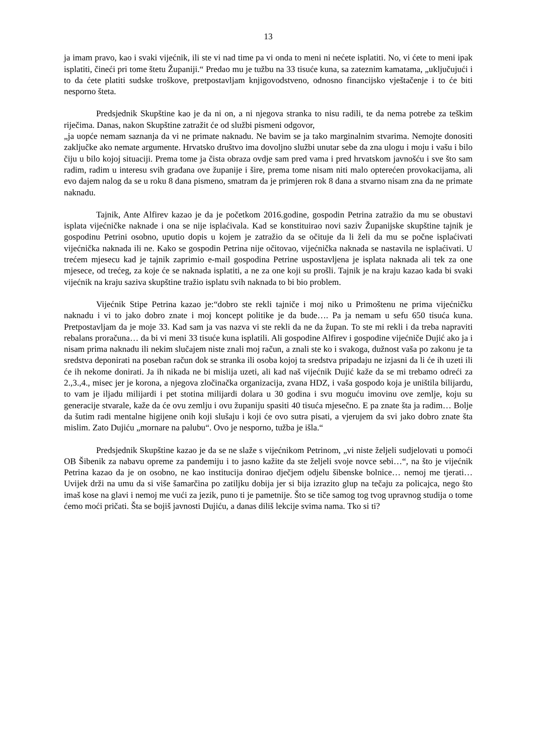13
ja imam pravo, kao i svaki vijećnik, ili ste vi nad time pa vi onda to meni ni nećete isplatiti. No, vi ćete to meni ipak isplatiti, čineći pri tome štetu Županiji.“ Predao mu je tužbu na 33 tisuće kuna, sa zateznim kamatama, „uključujući i to da ćete platiti sudske troškove, pretpostavljam knjigovodstveno, odnosno financijsko vještačenje i to će biti nesporno šteta.
Predsjednik Skupštine kao je da ni on, a ni njegova stranka to nisu radili, te da nema potrebe za teškim riječima. Danas, nakon Skupštine zatražit će od službi pismeni odgovor,
„ja uopće nemam saznanja da vi ne primate naknadu. Ne bavim se ja tako marginalnim stvarima. Nemojte donositi zaključke ako nemate argumente. Hrvatsko društvo ima dovoljno službi unutar sebe da zna ulogu i moju i vašu i bilo čiju u bilo kojoj situaciji. Prema tome ja čista obraza ovdje sam pred vama i pred hrvatskom javnošću i sve što sam radim, radim u interesu svih građana ove županije i šire, prema tome nisam niti malo opterećen provokacijama, ali evo dajem nalog da se u roku 8 dana pismeno, smatram da je primjeren rok 8 dana a stvarno nisam zna da ne primate naknadu.
Tajnik, Ante Alfirev kazao je da je početkom 2016.godine, gospodin Petrina zatražio da mu se obustavi isplata vijećničke naknade i ona se nije isplaćivala. Kad se konstituirao novi saziv Županijske skupštine tajnik je gospodinu Petrini osobno, uputio dopis u kojem je zatražio da se očituje da li želi da mu se počne isplaćivati vijećnička naknada ili ne. Kako se gospodin Petrina nije očitovao, vijećnička naknada se nastavila ne isplaćivati. U trećem mjesecu kad je tajnik zaprimio e-mail gospodina Petrine uspostavljena je isplata naknada ali tek za one mjesece, od trećeg, za koje će se naknada isplatiti, a ne za one koji su prošli. Tajnik je na kraju kazao kada bi svaki vijećnik na kraju saziva skupštine tražio isplatu svih naknada to bi bio problem.
Vijećnik Stipe Petrina kazao je:“dobro ste rekli tajniče i moj niko u Primoštenu ne prima vijećničku naknadu i vi to jako dobro znate i moj koncept politike je da bude…. Pa ja nemam u sefu 650 tisuća kuna. Pretpostavljam da je moje 33. Kad sam ja vas nazva vi ste rekli da ne da župan. To ste mi rekli i da treba napraviti rebalans proračuna… da bi vi meni 33 tisuće kuna isplatili. Ali gospodine Alfirev i gospodine vijećniče Dujić ako ja i nisam prima naknadu ili nekim slučajem niste znali moj račun, a znali ste ko i svakoga, dužnost vaša po zakonu je ta sredstva deponirati na poseban račun dok se stranka ili osoba kojoj ta sredstva pripadaju ne izjasni da li će ih uzeti ili će ih nekome donirati. Ja ih nikada ne bi mislija uzeti, ali kad naš vijećnik Dujić kaže da se mi trebamo odreći za 2.,3.,4., misec jer je korona, a njegova zločinačka organizacija, zvana HDZ, i vaša gospodo koja je uništila bilijardu, to vam je iljadu milijardi i pet stotina milijardi dolara u 30 godina i svu moguću imovinu ove zemlje, koju su generacije stvarale, kaže da će ovu zemlju i ovu županiju spasiti 40 tisuća mjesečno. E pa znate šta ja radim… Bolje da šutim radi mentalne higijene onih koji slušaju i koji će ovo sutra pisati, a vjerujem da svi jako dobro znate šta mislim. Zato Dujiću „mornare na palubu“. Ovo je nesporno, tužba je išla.“
Predsjednik Skupštine kazao je da se ne slaže s vijećnikom Petrinom, „vi niste željeli sudjelovati u pomoći OB Šibenik za nabavu opreme za pandemiju i to jasno kažite da ste željeli svoje novce sebi…“, na što je vijećnik Petrina kazao da je on osobno, ne kao institucija donirao dječjem odjelu šibenske bolnice… nemoj me tjerati… Uvijek drži na umu da si više šamarčina po zatiljku dobija jer si bija izrazito glup na tečaju za policajca, nego što imaš kose na glavi i nemoj me vući za jezik, puno ti je pametnije. Što se tiče samog tog tvog upravnog studija o tome ćemo moći pričati. Šta se bojiš javnosti Dujiću, a danas diliš lekcije svima nama. Tko si ti?